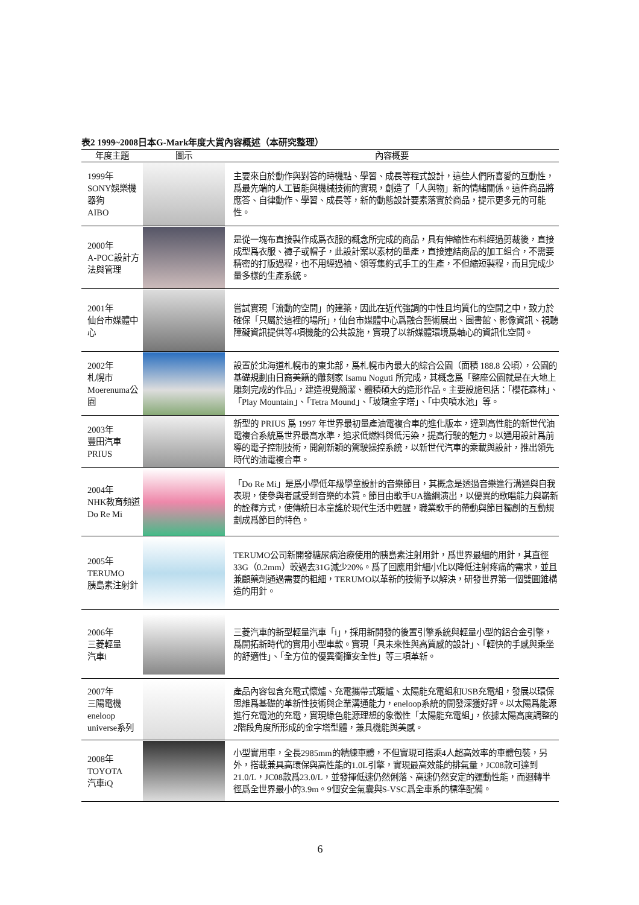表2 1999~2008日本G-Mark年度大賞內容概述（本研究整理）
| 年度主題 | 圖示 | 內容概要 |
| --- | --- | --- |
| 1999年 SONY娛樂機器狗 AIBO | | 主要來自於動作與對答的時機點、學習、成長等程式設計，這些人們所喜愛的互動性，爲最先端的人工智能與機械技術的實現，創造了「人與物」新的情緒關係。這件商品將應答、自律動作、學習、成長等，新的動態設計要素落實於商品，提示更多元的可能性。 |
| 2000年 A-POC設計方法與管理 | | 是從一塊布直接製作成爲衣服的概念所完成的商品，具有伸縮性布料經過剪裁後，直接成型爲衣服、褲子或帽子，此設計案以素材的量產，直接連結商品的加工組合，不需要精密的打版過程，也不用經過袖、領等集約式手工的生產，不但縮短製程，而且完成少量多樣的生產系統。 |
| 2001年 仙台市媒體中心 | | 嘗試實現「流動的空間」的建築，因此在近代強調的中性且均質化的空間之中，致力於確保「只屬於這裡的場所」，仙台市媒體中心爲融合藝術展出、圖書館、影像資訊、視聽障礙資訊提供等4項機能的公共設施，實現了以新媒體環境爲軸心的資訊化空間。 |
| 2002年 札幌市 Moerenuma公園 | | 設置於北海道札幌市的東北部，爲札幌市內最大的綜合公園（面積 188.8 公頃），公園的基礎規劃由日裔美籍的雕刻家 Isamu Noguti 所完成，其概念爲「整座公園就是在大地上雕刻完成的作品」，建造視覺簡潔、體積碩大的造形作品。主要設施包括：「櫻花森林」、「Play Mountain」、「Tetra Mound」、「玻璃金字塔」、「中央噴水池」等。 |
| 2003年 豐田汽車 PRIUS | | 新型的 PRIUS 爲 1997 年世界最初量產油電複合車的進化版本，達到高性能的新世代油電複合系統爲世界最高水準，追求低燃料與低污染，提高行駛的魅力。以通用設計爲前導的電子控制技術，開創新穎的駕駛操控系統，以新世代汽車的乘載與設計，推出領先時代的油電複合車。 |
| 2004年 NHK教育頻道Do Re Mi | | 「Do Re Mi」是爲小學低年級學童設計的音樂節目，其概念是透過音樂進行溝通與自我表現，使參與者感受到音樂的本質。節目由歌手UA擔綱演出，以優異的歌唱能力與嶄新的詮釋方式，使傳統日本童謠於現代生活中甦醒，職業歌手的帶動與節目獨創的互動規劃成爲節目的特色。 |
| 2005年 TERUMO 胰島素注射針 | | TERUMO公司新開發糖尿病治療使用的胰島素注射用針，爲世界最細的用針，其直徑33G（0.2mm）較過去31G減少20%。爲了回應用針細小化以降低注射疼痛的需求，並且兼顧藥劑通過需要的粗細，TERUMO以革新的技術予以解決，研發世界第一個雙圓錐構造的用針。 |
| 2006年 三菱輕量 汽車i | | 三菱汽車的新型輕量汽車「i」，採用新開發的後置引擎系統與輕量小型的鋁合金引擎，爲開拓新時代的實用小型車款。實現「具未來性與高質感的設計」、「輕快的手感與乘坐的舒適性」、「全方位的優異衝撞安全性」等三項革新。 |
| 2007年 三陽電機 eneloop universe系列 | | 產品內容包含充電式懷爐、充電攜帶式暖爐、太陽能充電組和USB充電組，發展以環保思維爲基礎的革新性技術與企業溝通能力，eneloop系統的開發深獲好評。以太陽爲能源進行充電池的充電，實現綠色能源理想的象徵性「太陽能充電組」，依據太陽高度調整的2階段角度所形成的金字塔型體，兼具機能與美感。 |
| 2008年 TOYOTA 汽車iQ | | 小型實用車，全長2985mm的精練車體，不但實現可搭乘4人超高效率的車體包裝，另外，搭載兼具高環保與高性能的1.0L引擎，實現最高效能的排氣量，JC08款可達到21.0/L，JC08款爲23.0/L，並發揮低速仍然俐落、高速仍然安定的運動性能，而迴轉半徑爲全世界最小的3.9m。9個安全氣囊與S-VSC爲全車系的標準配備。 |
6